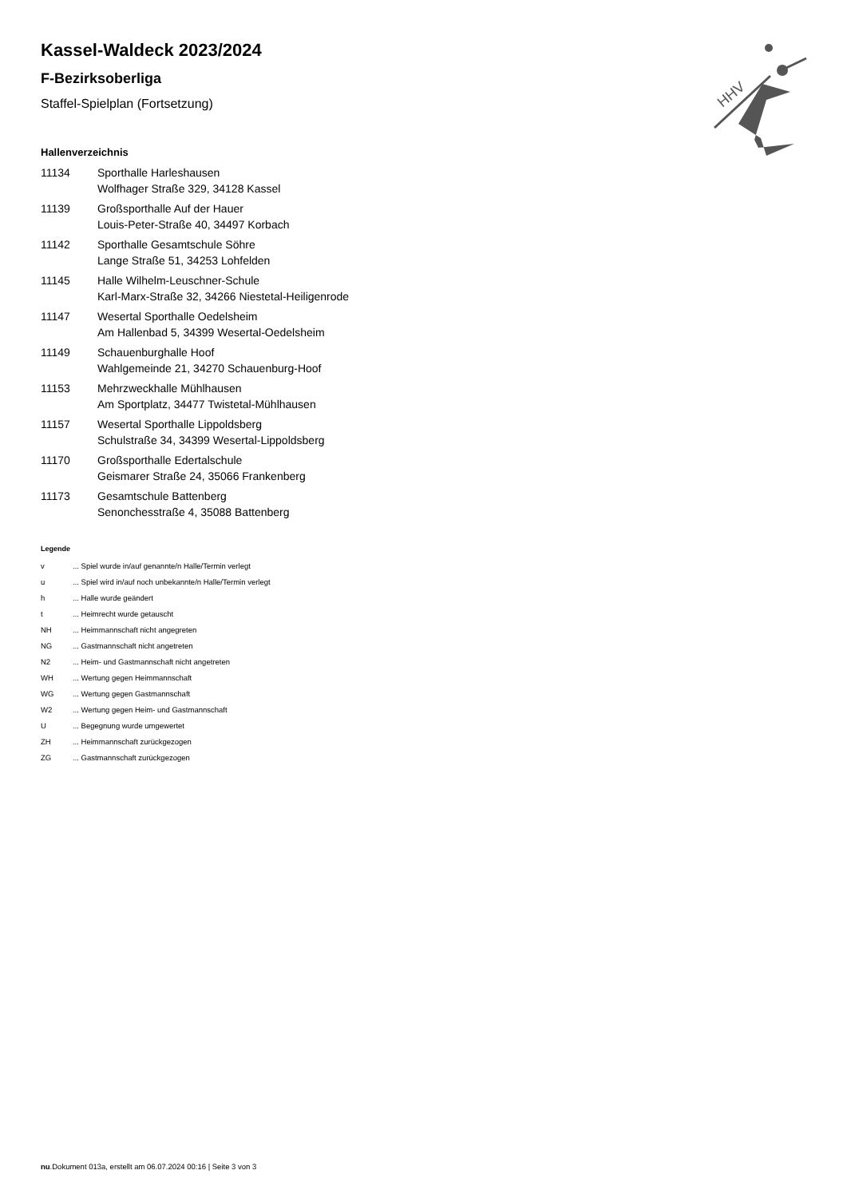HHV
Kassel-Waldeck 2023/2024
F-Bezirksoberliga
Staffel-Spielplan (Fortsetzung)
Hallenverzeichnis
| 11134 | Sporthalle Harleshausen Wolfhager Straße 329, 34128 Kassel |
| 11139 | Großsporthalle Auf der Hauer Louis-Peter-Straße 40, 34497 Korbach |
| 11142 | Sporthalle Gesamtschule Söhre Lange Straße 51, 34253 Lohfelden |
| 11145 | Halle Wilhelm-Leuschner-Schule Karl-Marx-Straße 32, 34266 Niestetal-Heiligenrode |
| 11147 | Wesertal Sporthalle Oedelsheim Am Hallenbad 5, 34399 Wesertal-Oedelsheim |
| 11149 | Schauenburghalle Hoof Wahlgemeinde 21, 34270 Schauenburg-Hoof |
| 11153 | Mehrzweckhalle Mühlhausen Am Sportplatz, 34477 Twistetal-Mühlhausen |
| 11157 | Wesertal Sporthalle Lippoldsberg Schulstraße 34, 34399 Wesertal-Lippoldsberg |
| 11170 | Großsporthalle Edertalschule Geismarer Straße 24, 35066 Frankenberg |
| 11173 | Gesamtschule Battenberg Senonchesstraße 4, 35088 Battenberg |
Legende
| v | ... Spiel wurde in/auf genannte/n Halle/Termin verlegt |
| u | ... Spiel wird in/auf noch unbekannte/n Halle/Termin verlegt |
| h | ... Halle wurde geändert |
| t | ... Heimrecht wurde getauscht |
| NH | ... Heimmannschaft nicht angegreten |
| NG | ... Gastmannschaft nicht angetreten |
| N2 | ... Heim- und Gastmannschaft nicht angetreten |
| WH | ... Wertung gegen Heimmannschaft |
| WG | ... Wertung gegen Gastmannschaft |
| W2 | ... Wertung gegen Heim- und Gastmannschaft |
| U | ... Begegnung wurde umgewertet |
| ZH | ... Heimmannschaft zurückgezogen |
| ZG | ... Gastmannschaft zurückgezogen |
nu.Dokument 013a, erstellt am 06.07.2024 00:16 | Seite 3 von 3